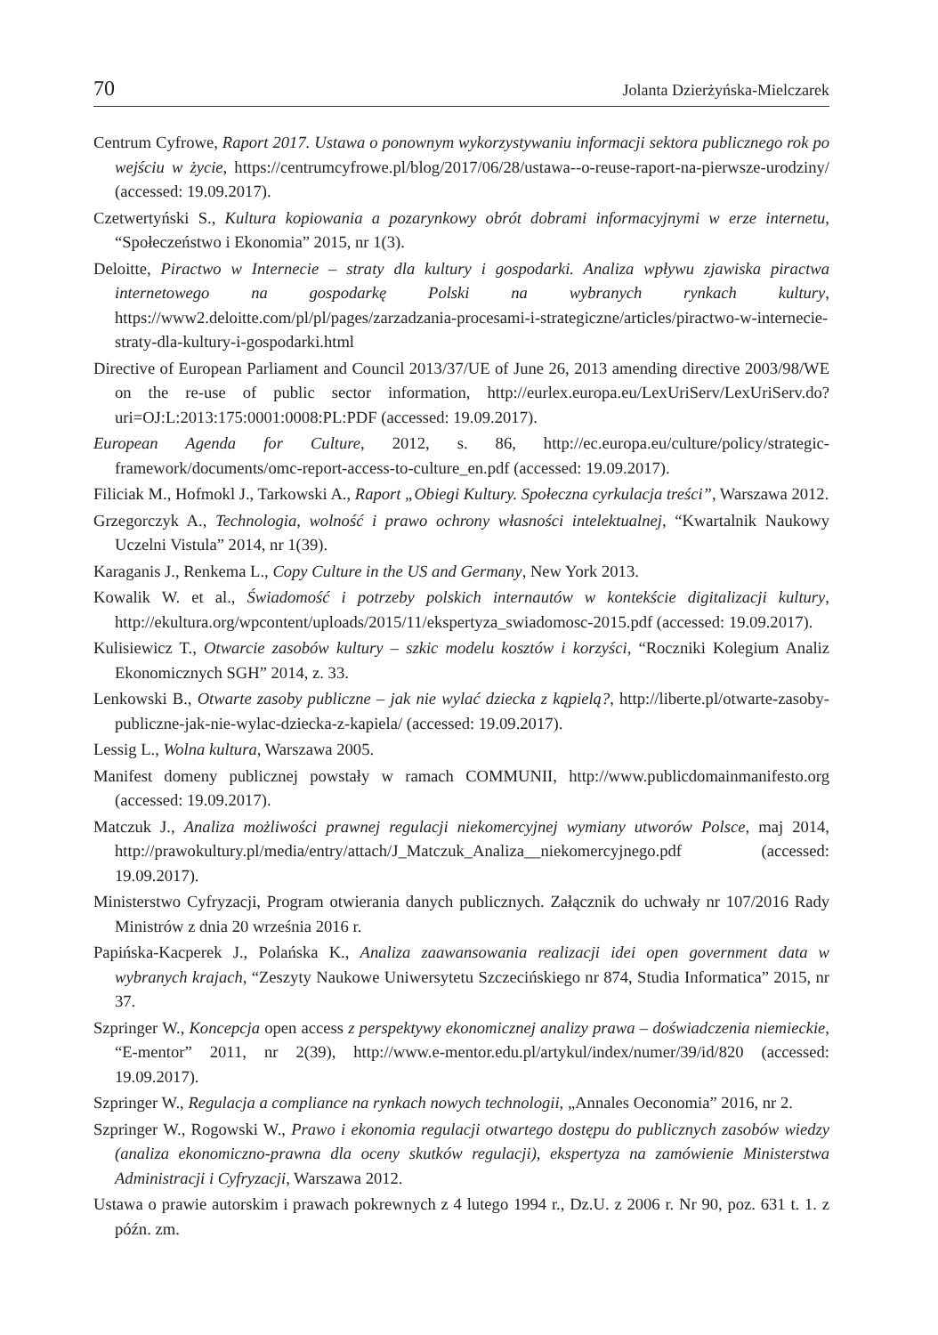70 Jolanta Dzierżyńska-Mielczarek
Centrum Cyfrowe, Raport 2017. Ustawa o ponownym wykorzystywaniu informacji sektora publicznego rok po wejściu w życie, https://centrumcyfrowe.pl/blog/2017/06/28/ustawa-‑o-reuse-raport-na-pierwsze-urodziny/ (accessed: 19.09.2017).
Czetwertyński S., Kultura kopiowania a pozarynkowy obrót dobrami informacyjnymi w erze internetu, “Społeczeństwo i Ekonomia” 2015, nr 1(3).
Deloitte, Piractwo w Internecie – straty dla kultury i gospodarki. Analiza wpływu zjawiska piractwa internetowego na gospodarkę Polski na wybranych rynkach kultury, https://www2.deloitte.com/pl/pl/pages/zarzadzania-procesami-i-strategiczne/articles/piractwo-w-internecie-straty-dla-kultury-i-gospodarki.html
Directive of European Parliament and Council 2013/37/UE of June 26, 2013 amending directive 2003/98/WE on the re-use of public sector information, http://eurlex.europa.eu/LexUriServ/LexUriServ.do?uri=OJ:L:2013:175:0001:0008:PL:PDF (accessed: 19.09.2017).
European Agenda for Culture, 2012, s. 86, http://ec.europa.eu/culture/policy/strategic-framework/documents/omc-report-access-to-culture_en.pdf (accessed: 19.09.2017).
Filiciak M., Hofmokl J., Tarkowski A., Raport „Obiegi Kultury. Społeczna cyrkulacja treści”, Warszawa 2012.
Grzegorczyk A., Technologia, wolność i prawo ochrony własności intelektualnej, “Kwartalnik Naukowy Uczelni Vistula” 2014, nr 1(39).
Karaganis J., Renkema L., Copy Culture in the US and Germany, New York 2013.
Kowalik W. et al., Świadomość i potrzeby polskich internautów w kontekście digitalizacji kultury, http://ekultura.org/wpcontent/uploads/2015/11/ekspertyza_swiadomosc-2015.pdf (accessed: 19.09.2017).
Kulisiewicz T., Otwarcie zasobów kultury – szkic modelu kosztów i korzyści, “Roczniki Kolegium Analiz Ekonomicznych SGH” 2014, z. 33.
Lenkowski B., Otwarte zasoby publiczne – jak nie wylać dziecka z kąpielą?, http://liberte.pl/otwarte-zasoby-publiczne-jak-nie-wylac-dziecka-z-kapiela/ (accessed: 19.09.2017).
Lessig L., Wolna kultura, Warszawa 2005.
Manifest domeny publicznej powstały w ramach COMMUNII, http://www.publicdomainmanifesto.org (accessed: 19.09.2017).
Matczuk J., Analiza możliwości prawnej regulacji niekomercyjnej wymiany utworów Polsce, maj 2014, http://prawokultury.pl/media/entry/attach/J_Matczuk_Analiza__niekomercyjnego.pdf (accessed: 19.09.2017).
Ministerstwo Cyfryzacji, Program otwierania danych publicznych. Załącznik do uchwały nr 107/2016 Rady Ministrów z dnia 20 września 2016 r.
Papińska-Kacperek J., Polańska K., Analiza zaawansowania realizacji idei open government data w wybranych krajach, “Zeszyty Naukowe Uniwersytetu Szczecińskiego nr 874, Studia Informatica” 2015, nr 37.
Szpringer W., Koncepcja open access z perspektywy ekonomicznej analizy prawa – doświadczenia niemieckie, “E-mentor” 2011, nr 2(39), http://www.e-mentor.edu.pl/artykul/index/numer/39/id/820 (accessed: 19.09.2017).
Szpringer W., Regulacja a compliance na rynkach nowych technologii, „Annales Oeconomia” 2016, nr 2.
Szpringer W., Rogowski W., Prawo i ekonomia regulacji otwartego dostępu do publicznych zasobów wiedzy (analiza ekonomiczno-prawna dla oceny skutków regulacji), ekspertyza na zamówienie Ministerstwa Administracji i Cyfryzacji, Warszawa 2012.
Ustawa o prawie autorskim i prawach pokrewnych z 4 lutego 1994 r., Dz.U. z 2006 r. Nr 90, poz. 631 t. 1. z późn. zm.